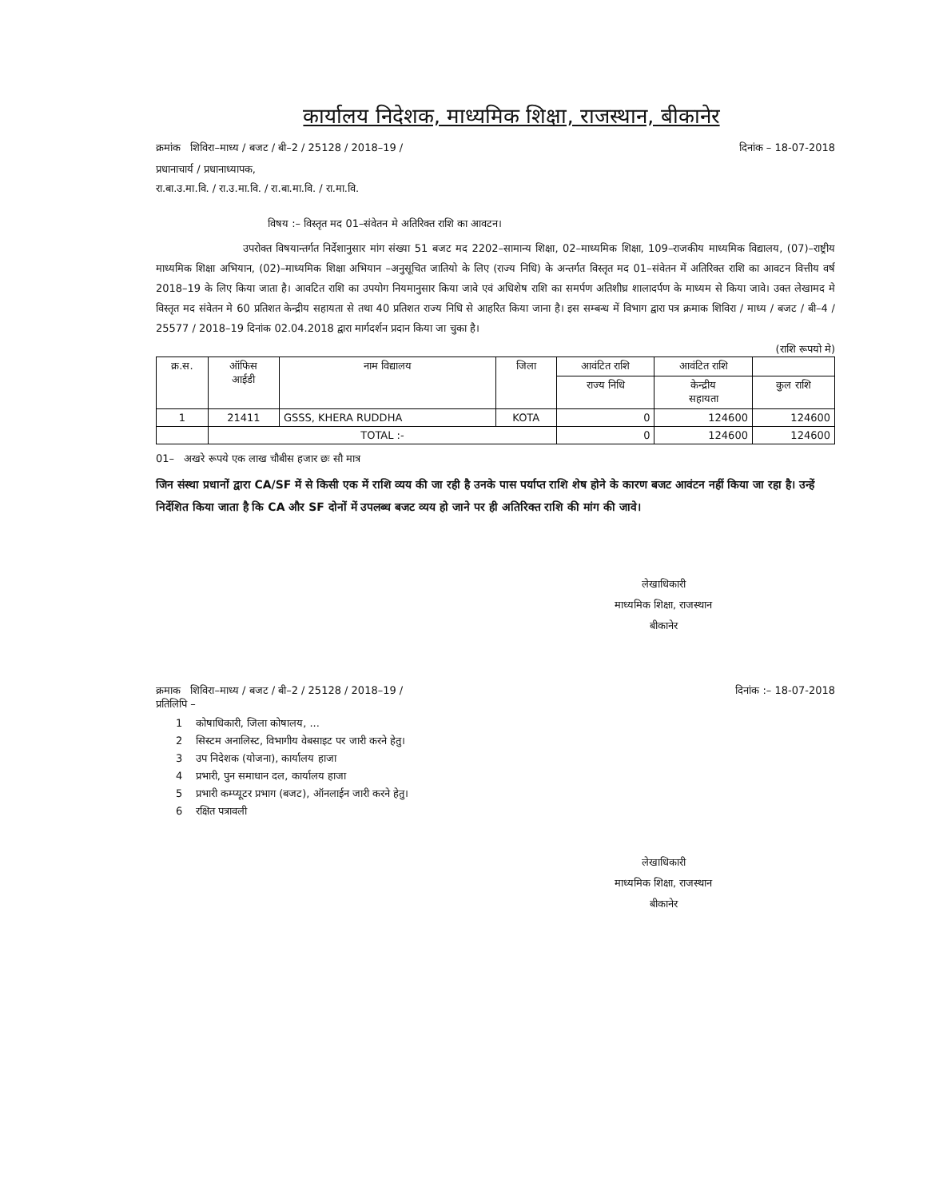कार्यालय निदेशक, माध्यमिक शिक्षा, राजस्थान, बीकानेर
क्रमांक शिविरा–माध्य / बजट / बी–2 / 25128 / 2018–19 / दिनांक – 18-07-2018
प्रधानाचार्य / प्रधानाध्यापक,
रा.बा.उ.मा.वि. / रा.उ.मा.वि. / रा.बा.मा.वि. / रा.मा.वि.
विषय :– विस्तृत मद 01–संवेतन मे अतिरिक्त राशि का आवटन।
उपरोक्त विषयान्तर्गत निर्देशानुसार मांग संख्या 51 बजट मद 2202–सामान्य शिक्षा, 02–माध्यमिक शिक्षा, 109–राजकीय माध्यमिक विद्यालय, (07)–राष्ट्रीय माध्यमिक शिक्षा अभियान, (02)–माध्यमिक शिक्षा अभियान –अनुसूचित जातियो के लिए (राज्य निधि) के अन्तर्गत विस्तृत मद 01–संवेतन में अतिरिक्त राशि का आवटन वित्तीय वर्ष 2018–19 के लिए किया जाता है। आवटित राशि का उपयोग नियमानुसार किया जावे एवं अधिशेष राशि का समर्पण अतिशीघ्र शालादर्पण के माध्यम से किया जावे। उक्त लेखामद मे विस्तृत मद संवेतन मे 60 प्रतिशत केन्द्रीय सहायता से तथा 40 प्रतिशत राज्य निधि से आहरित किया जाना है। इस सम्बन्ध में विभाग द्वारा पत्र क्रमाक शिविरा / माध्य / बजट / बी–4 / 25577 / 2018–19 दिनांक 02.04.2018 द्वारा मार्गदर्शन प्रदान किया जा चुका है।
(राशि रूपयो मे)
| क्र.स. | ऑफिस आईडी | नाम विद्यालय | जिला | आवंटित राशि | आवंटित राशि | |
| --- | --- | --- | --- | --- | --- | --- |
| | | | | राज्य निधि | केन्द्रीय सहायता | कुल राशि |
| 1 | 21411 | GSSS, KHERA RUDDHA | KOTA | 0 | 124600 | 124600 |
| | TOTAL :- | | | 0 | 124600 | 124600 |
01– अखरे रूपये एक लाख चौबीस हजार छः सौ मात्र
जिन संस्था प्रधानों द्वारा CA/SF में से किसी एक में राशि व्यय की जा रही है उनके पास पर्याप्त राशि शेष होने के कारण बजट आवंटन नहीं किया जा रहा है। उन्हें निर्देशित किया जाता है कि CA और SF दोनों में उपलब्ध बजट व्यय हो जाने पर ही अतिरिक्त राशि की मांग की जावे।
लेखाधिकारी
माध्यमिक शिक्षा, राजस्थान
बीकानेर
क्रमाक शिविरा–माध्य / बजट / बी–2 / 25128 / 2018–19 / दिनांक :– 18-07-2018
प्रतिलिपि –
1 कोषाधिकारी, जिला कोषालय, ...
2 सिस्टम अनालिस्ट, विभागीय वेबसाइट पर जारी करने हेतु।
3 उप निदेशक (योजना), कार्यालय हाजा
4 प्रभारी, पुन समाधान दल, कार्यालय हाजा
5 प्रभारी कम्प्यूटर प्रभाग (बजट), ऑनलाईन जारी करने हेतु।
6 रक्षित पत्रावली
लेखाधिकारी
माध्यमिक शिक्षा, राजस्थान
बीकानेर